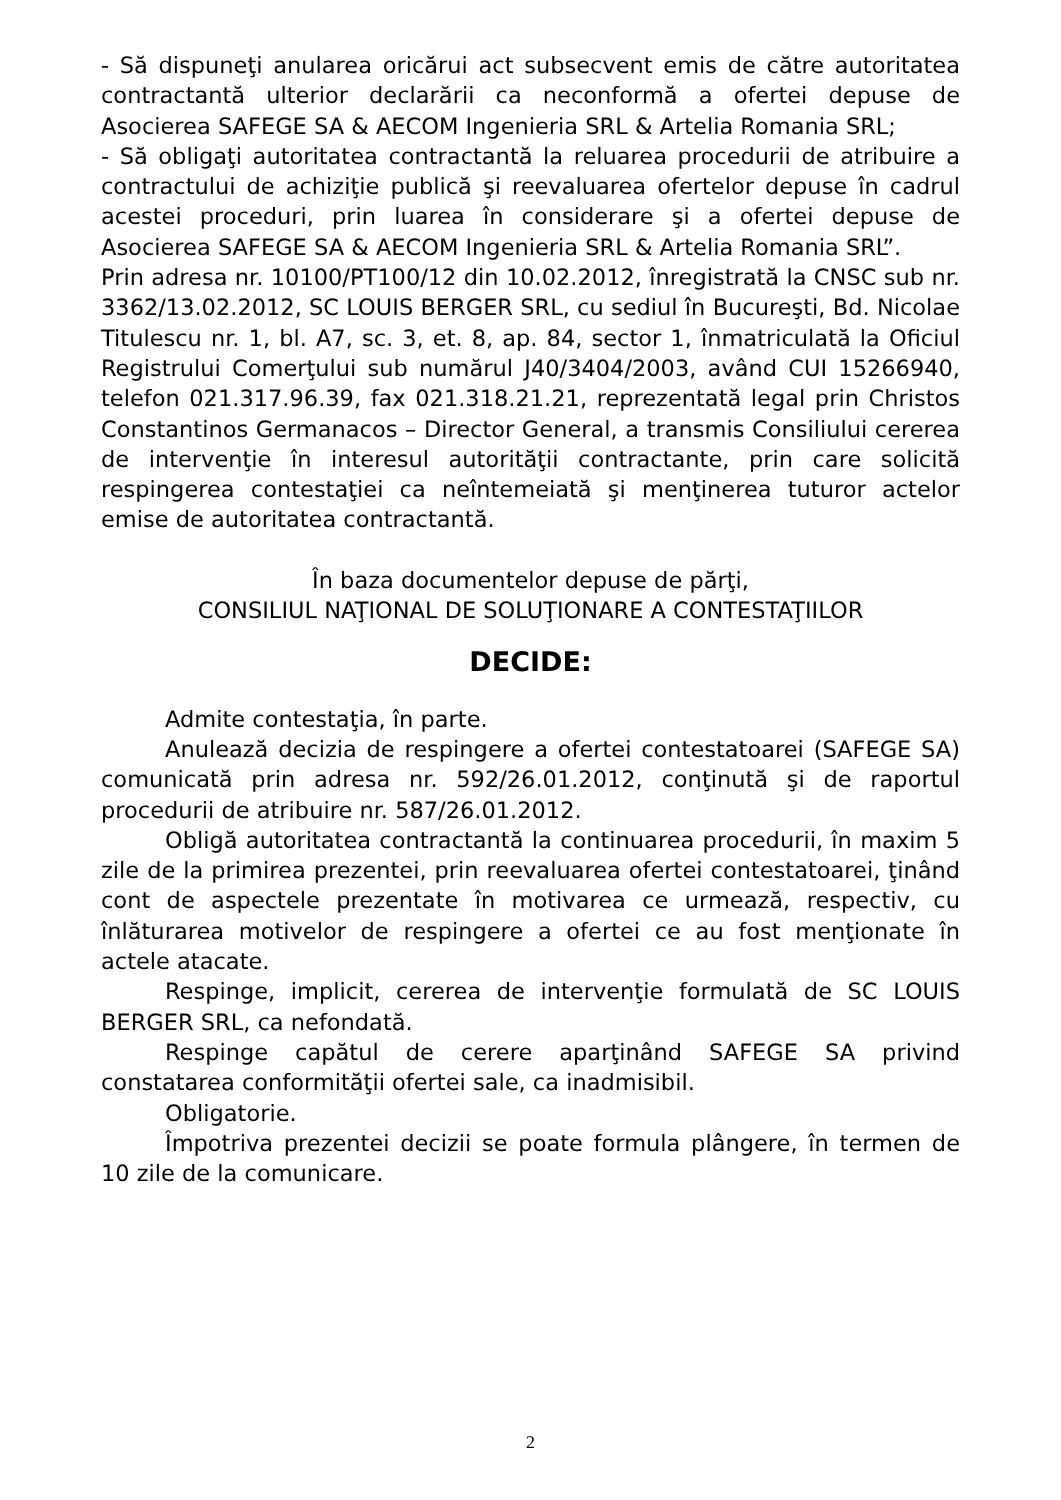- Să dispuneţi anularea oricărui act subsecvent emis de către autoritatea contractantă ulterior declarării ca neconformă a ofertei depuse de Asocierea SAFEGE SA & AECOM Ingenieria SRL & Artelia Romania SRL;
- Să obligaţi autoritatea contractantă la reluarea procedurii de atribuire a contractului de achiziţie publică şi reevaluarea ofertelor depuse în cadrul acestei proceduri, prin luarea în considerare şi a ofertei depuse de Asocierea SAFEGE SA & AECOM Ingenieria SRL & Artelia Romania SRL”.
Prin adresa nr. 10100/PT100/12 din 10.02.2012, înregistrată la CNSC sub nr. 3362/13.02.2012, SC LOUIS BERGER SRL, cu sediul în Bucureşti, Bd. Nicolae Titulescu nr. 1, bl. A7, sc. 3, et. 8, ap. 84, sector 1, înmatriculată la Oficiul Registrului Comerţului sub numărul J40/3404/2003, având CUI 15266940, telefon 021.317.96.39, fax 021.318.21.21, reprezentată legal prin Christos Constantinos Germanacos – Director General, a transmis Consiliului cererea de intervenţie în interesul autorităţii contractante, prin care solicită respingerea contestaţiei ca neîntemeiată şi menţinerea tuturor actelor emise de autoritatea contractantă.
În baza documentelor depuse de părţi,
CONSILIUL NAŢIONAL DE SOLUŢIONARE A CONTESTAŢIILOR
DECIDE:
Admite contestaţia, în parte.
Anulează decizia de respingere a ofertei contestatoarei (SAFEGE SA) comunicată prin adresa nr. 592/26.01.2012, conţinută şi de raportul procedurii de atribuire nr. 587/26.01.2012.
Obligă autoritatea contractantă la continuarea procedurii, în maxim 5 zile de la primirea prezentei, prin reevaluarea ofertei contestatoarei, ţinând cont de aspectele prezentate în motivarea ce urmează, respectiv, cu înlăturarea motivelor de respingere a ofertei ce au fost menţionate în actele atacate.
Respinge, implicit, cererea de intervenţie formulată de SC LOUIS BERGER SRL, ca nefondată.
Respinge capătul de cerere aparţinând SAFEGE SA privind constatarea conformităţii ofertei sale, ca inadmisibil.
Obligatorie.
Împotriva prezentei decizii se poate formula plângere, în termen de 10 zile de la comunicare.
2